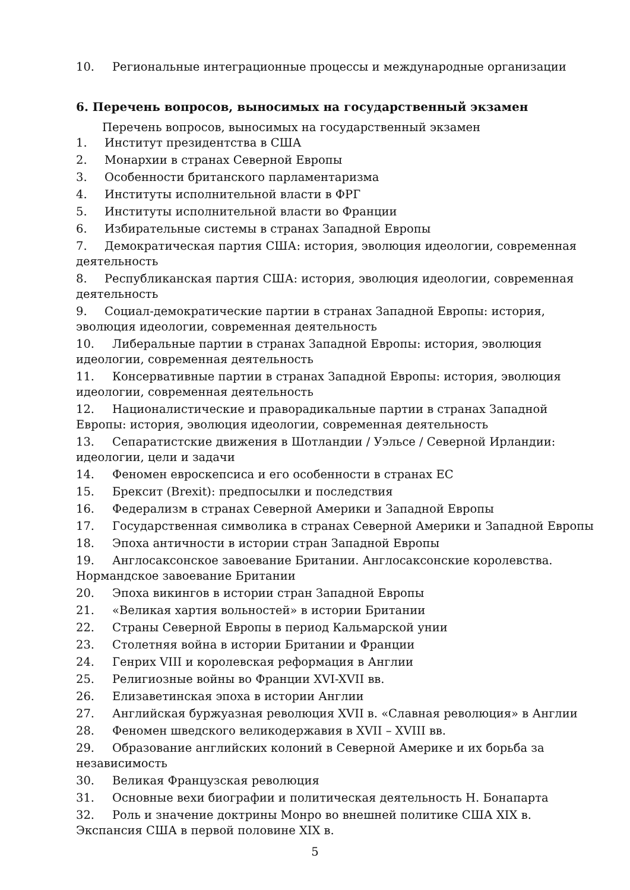10. Региональные интеграционные процессы и международные организации
6. Перечень вопросов, выносимых на государственный экзамен
Перечень вопросов, выносимых на государственный экзамен
1. Институт президентства в США
2. Монархии в странах Северной Европы
3. Особенности британского парламентаризма
4. Институты исполнительной власти в ФРГ
5. Институты исполнительной власти во Франции
6. Избирательные системы в странах Западной Европы
7. Демократическая партия США: история, эволюция идеологии, современная деятельность
8. Республиканская партия США: история, эволюция идеологии, современная деятельность
9. Социал-демократические партии в странах Западной Европы: история, эволюция идеологии, современная деятельность
10. Либеральные партии в странах Западной Европы: история, эволюция идеологии, современная деятельность
11. Консервативные партии в странах Западной Европы: история, эволюция идеологии, современная деятельность
12. Националистические и праворадикальные партии в странах Западной Европы: история, эволюция идеологии, современная деятельность
13. Сепаратистские движения в Шотландии / Уэльсе / Северной Ирландии: идеологии, цели и задачи
14. Феномен евроскепсиса и его особенности в странах ЕС
15. Брексит (Brexit): предпосылки и последствия
16. Федерализм в странах Северной Америки и Западной Европы
17. Государственная символика в странах Северной Америки и Западной Европы
18. Эпоха античности в истории стран Западной Европы
19. Англосаксонское завоевание Британии. Англосаксонские королевства. Нормандское завоевание Британии
20. Эпоха викингов в истории стран Западной Европы
21. «Великая хартия вольностей» в истории Британии
22. Страны Северной Европы в период Кальмарской унии
23. Столетняя война в истории Британии и Франции
24. Генрих VIII и королевская реформация в Англии
25. Религиозные войны во Франции XVI-XVII вв.
26. Елизаветинская эпоха в истории Англии
27. Английская буржуазная революция XVII в. «Славная революция» в Англии
28. Феномен шведского великодержавия в XVII – XVIII вв.
29. Образование английских колоний в Северной Америке и их борьба за независимость
30. Великая Французская революция
31. Основные вехи биографии и политическая деятельность Н. Бонапарта
32. Роль и значение доктрины Монро во внешней политике США XIX в. Экспансия США в первой половине XIX в.
5